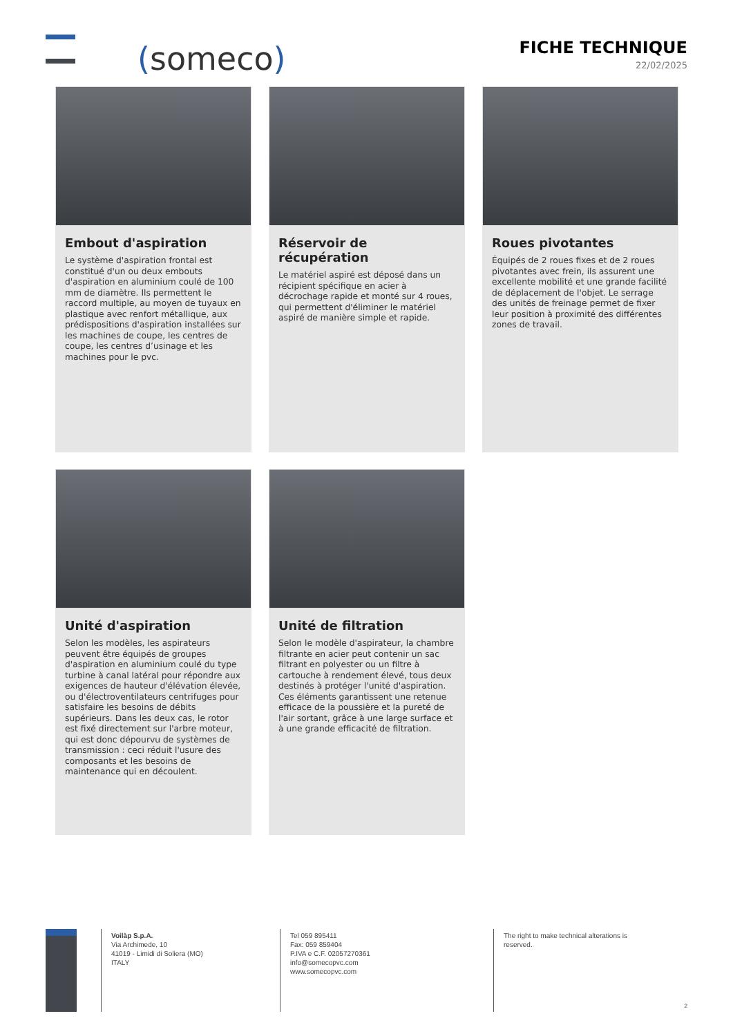(someco)
FICHE TECHNIQUE
22/02/2025
Embout d'aspiration
Le système d'aspiration frontal est constitué d'un ou deux embouts d'aspiration en aluminium coulé de 100 mm de diamètre. Ils permettent le raccord multiple, au moyen de tuyaux en plastique avec renfort métallique, aux prédispositions d'aspiration installées sur les machines de coupe, les centres de coupe, les centres d’usinage et les machines pour le pvc.
Réservoir de récupération
Le matériel aspiré est déposé dans un récipient spécifique en acier à décrochage rapide et monté sur 4 roues, qui permettent d'éliminer le matériel aspiré de manière simple et rapide.
Roues pivotantes
Équipés de 2 roues fixes et de 2 roues pivotantes avec frein, ils assurent une excellente mobilité et une grande facilité de déplacement de l'objet. Le serrage des unités de freinage permet de fixer leur position à proximité des différentes zones de travail.
Unité d'aspiration
Selon les modèles, les aspirateurs peuvent être équipés de groupes d'aspiration en aluminium coulé du type turbine à canal latéral pour répondre aux exigences de hauteur d'élévation élevée, ou d'électroventilateurs centrifuges pour satisfaire les besoins de débits supérieurs. Dans les deux cas, le rotor est fixé directement sur l'arbre moteur, qui est donc dépourvu de systèmes de transmission : ceci réduit l'usure des composants et les besoins de maintenance qui en découlent.
Unité de filtration
Selon le modèle d'aspirateur, la chambre filtrante en acier peut contenir un sac filtrant en polyester ou un filtre à cartouche à rendement élevé, tous deux destinés à protéger l'unité d'aspiration. Ces éléments garantissent une retenue efficace de la poussière et la pureté de l'air sortant, grâce à une large surface et à une grande efficacité de filtration.
Voilàp S.p.A.
Via Archimede, 10
41019 - Limidi di Soliera (MO)
ITALY
Tel 059 895411
Fax: 059 859404
P.IVA e C.F. 02057270361
info@somecopvc.com
www.somecopvc.com
The right to make technical alterations is
reserved.
2